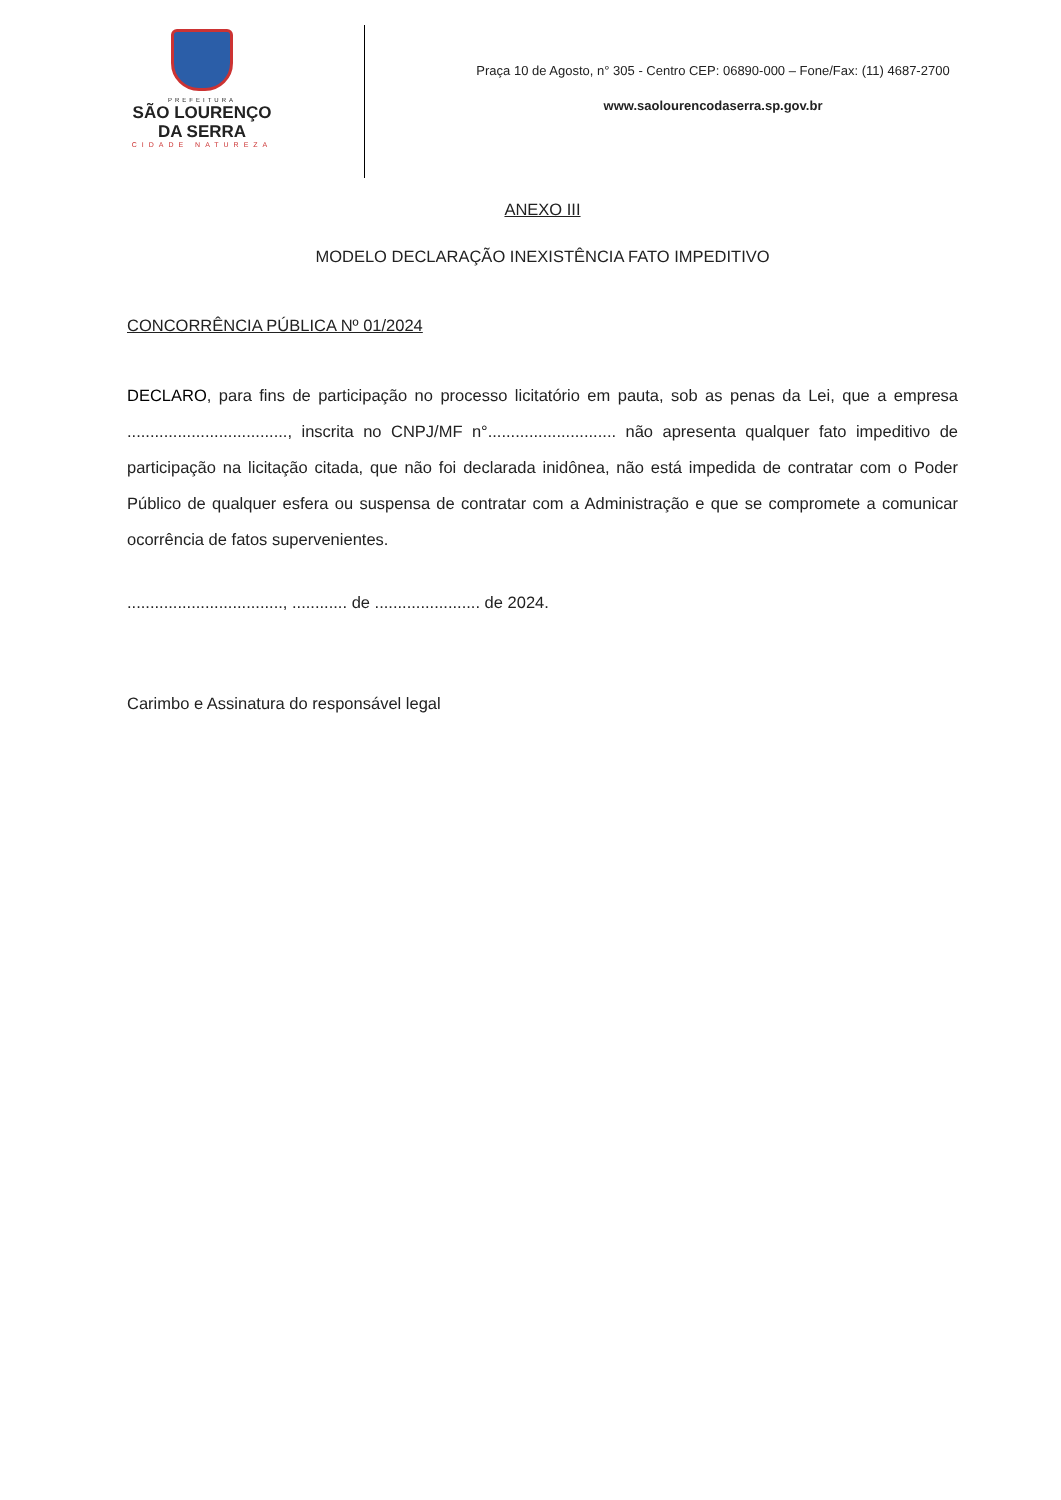PREFEITURA
SÃO LOURENÇO
DA SERRA
CIDADE NATUREZA
Praça 10 de Agosto, n° 305 - Centro CEP: 06890-000 – Fone/Fax: (11) 4687-2700
www.saolourencodaserra.sp.gov.br
ANEXO III
MODELO DECLARAÇÃO INEXISTÊNCIA FATO IMPEDITIVO
CONCORRÊNCIA PÚBLICA Nº 01/2024
DECLARO, para fins de participação no processo licitatório em pauta, sob as penas da Lei, que a empresa ..................................., inscrita no CNPJ/MF n°............................ não apresenta qualquer fato impeditivo de participação na licitação citada, que não foi declarada inidônea, não está impedida de contratar com o Poder Público de qualquer esfera ou suspensa de contratar com a Administração e que se compromete a comunicar ocorrência de fatos supervenientes.
.................................., ............ de ....................... de 2024.
Carimbo e Assinatura do responsável legal